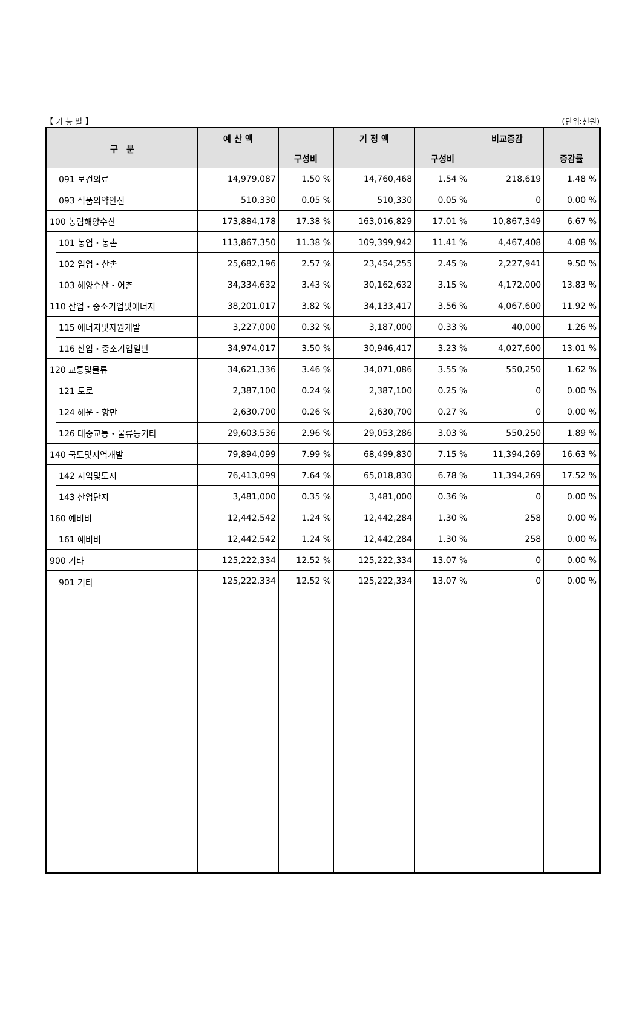【 기 능 별 】 (단위:천원)
| 구 분 | | 예 산 액 | | 기 정 액 | | 비교증감 | |
| --- | --- | --- | --- | --- | --- | --- | --- |
| | | | 구성비 | | 구성비 | | 증감률 |
| | 091 보건의료 | 14,979,087 | 1.50 % | 14,760,468 | 1.54 % | 218,619 | 1.48 % |
| | 093 식품의약안전 | 510,330 | 0.05 % | 510,330 | 0.05 % | 0 | 0.00 % |
| 100 농림해양수산 | | 173,884,178 | 17.38 % | 163,016,829 | 17.01 % | 10,867,349 | 6.67 % |
| | 101 농업・농촌 | 113,867,350 | 11.38 % | 109,399,942 | 11.41 % | 4,467,408 | 4.08 % |
| | 102 임업・산촌 | 25,682,196 | 2.57 % | 23,454,255 | 2.45 % | 2,227,941 | 9.50 % |
| | 103 해양수산・어촌 | 34,334,632 | 3.43 % | 30,162,632 | 3.15 % | 4,172,000 | 13.83 % |
| 110 산업・중소기업및에너지 | | 38,201,017 | 3.82 % | 34,133,417 | 3.56 % | 4,067,600 | 11.92 % |
| | 115 에너지및자원개발 | 3,227,000 | 0.32 % | 3,187,000 | 0.33 % | 40,000 | 1.26 % |
| | 116 산업・중소기업일반 | 34,974,017 | 3.50 % | 30,946,417 | 3.23 % | 4,027,600 | 13.01 % |
| 120 교통및물류 | | 34,621,336 | 3.46 % | 34,071,086 | 3.55 % | 550,250 | 1.62 % |
| | 121 도로 | 2,387,100 | 0.24 % | 2,387,100 | 0.25 % | 0 | 0.00 % |
| | 124 해운・항만 | 2,630,700 | 0.26 % | 2,630,700 | 0.27 % | 0 | 0.00 % |
| | 126 대중교통・물류등기타 | 29,603,536 | 2.96 % | 29,053,286 | 3.03 % | 550,250 | 1.89 % |
| 140 국토및지역개발 | | 79,894,099 | 7.99 % | 68,499,830 | 7.15 % | 11,394,269 | 16.63 % |
| | 142 지역및도시 | 76,413,099 | 7.64 % | 65,018,830 | 6.78 % | 11,394,269 | 17.52 % |
| | 143 산업단지 | 3,481,000 | 0.35 % | 3,481,000 | 0.36 % | 0 | 0.00 % |
| 160 예비비 | | 12,442,542 | 1.24 % | 12,442,284 | 1.30 % | 258 | 0.00 % |
| | 161 예비비 | 12,442,542 | 1.24 % | 12,442,284 | 1.30 % | 258 | 0.00 % |
| 900 기타 | | 125,222,334 | 12.52 % | 125,222,334 | 13.07 % | 0 | 0.00 % |
| | 901 기타 | 125,222,334 | 12.52 % | 125,222,334 | 13.07 % | 0 | 0.00 % |